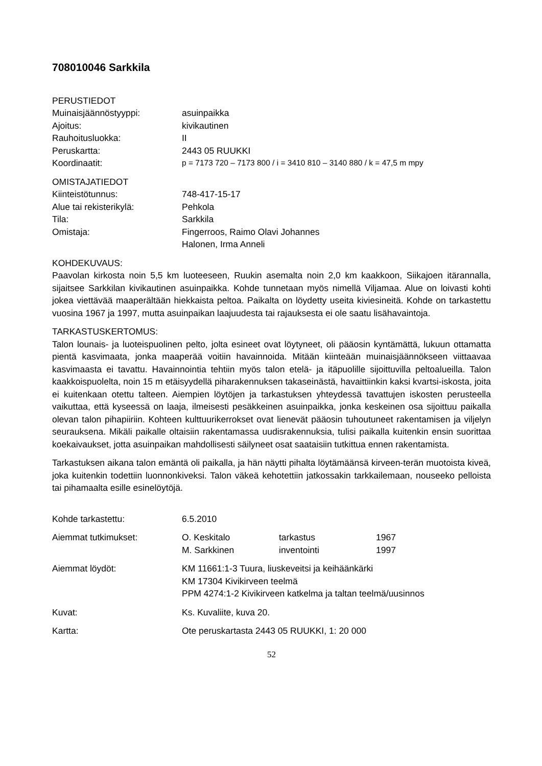708010046 Sarkkila
PERUSTIEDOT
Muinaisjäännöstyyppi: asuinpaikka
Ajoitus: kivikautinen
Rauhoitusluokka: II
Peruskartta: 2443 05 RUUKKI
Koordinaatit: p = 7173 720 – 7173 800 / i = 3410 810 – 3140 880 / k = 47,5 m mpy
OMISTAJATIEDOT
Kiinteistötunnus: 748-417-15-17
Alue tai rekisterikylä: Pehkola
Tila: Sarkkila
Omistaja: Fingerroos, Raimo Olavi Johannes
Halonen, Irma Anneli
KOHDEKUVAUS:
Paavolan kirkosta noin 5,5 km luoteeseen, Ruukin asemalta noin 2,0 km kaakkoon, Siikajoen itärannalla, sijaitsee Sarkkilan kivikautinen asuinpaikka. Kohde tunnetaan myös nimellä Viljamaa. Alue on loivasti kohti jokea viettävää maaperältään hiekkaista peltoa. Paikalta on löydetty useita kiviesineitä. Kohde on tarkastettu vuosina 1967 ja 1997, mutta asuinpaikan laajuudesta tai rajauksesta ei ole saatu lisähavaintoja.
TARKASTUSKERTOMUS:
Talon lounais- ja luoteispuolinen pelto, jolta esineet ovat löytyneet, oli pääosin kyntämättä, lukuun ottamatta pientä kasvimaata, jonka maaperää voitiin havainnoida. Mitään kiinteään muinaisjäännökseen viittaavaa kasvimaasta ei tavattu. Havainnointia tehtiin myös talon etelä- ja itäpuolille sijoittuvilla peltoalueilla. Talon kaakkoispuolelta, noin 15 m etäisyydellä piharakennuksen takaseinästä, havaittiinkin kaksi kvartsi-iskosta, joita ei kuitenkaan otettu talteen. Aiempien löytöjen ja tarkastuksen yhteydessä tavattujen iskosten perusteella vaikuttaa, että kyseessä on laaja, ilmeisesti pesäkkeinen asuinpaikka, jonka keskeinen osa sijoittuu paikalla olevan talon pihapiiriin. Kohteen kulttuurikerrokset ovat lienevät pääosin tuhoutuneet rakentamisen ja viljelyn seurauksena. Mikäli paikalle oltaisiin rakentamassa uudisrakennuksia, tulisi paikalla kuitenkin ensin suorittaa koekaivaukset, jotta asuinpaikan mahdollisesti säilyneet osat saataisiin tutkittua ennen rakentamista.
Tarkastuksen aikana talon emäntä oli paikalla, ja hän näytti pihalta löytämäänsä kirveen-terän muotoista kiveä, joka kuitenkin todettiin luonnonkiveksi. Talon väkeä kehotettiin jatkossakin tarkkailemaan, nouseeko pelloista tai pihamaalta esille esinelöytöjä.
Kohde tarkastettu: 6.5.2010
Aiemmat tutkimukset: O. Keskitalo tarkastus 1967
M. Sarkkinen inventointi 1997
Aiemmat löydöt: KM 11661:1-3 Tuura, liuskeveitsi ja keihäänkärki
KM 17304 Kivikirveen teelmä
PPM 4274:1-2 Kivikirveen katkelma ja taltan teelmä/uusinnos
Kuvat: Ks. Kuvaliite, kuva 20.
Kartta: Ote peruskartasta 2443 05 RUUKKI, 1: 20 000
52